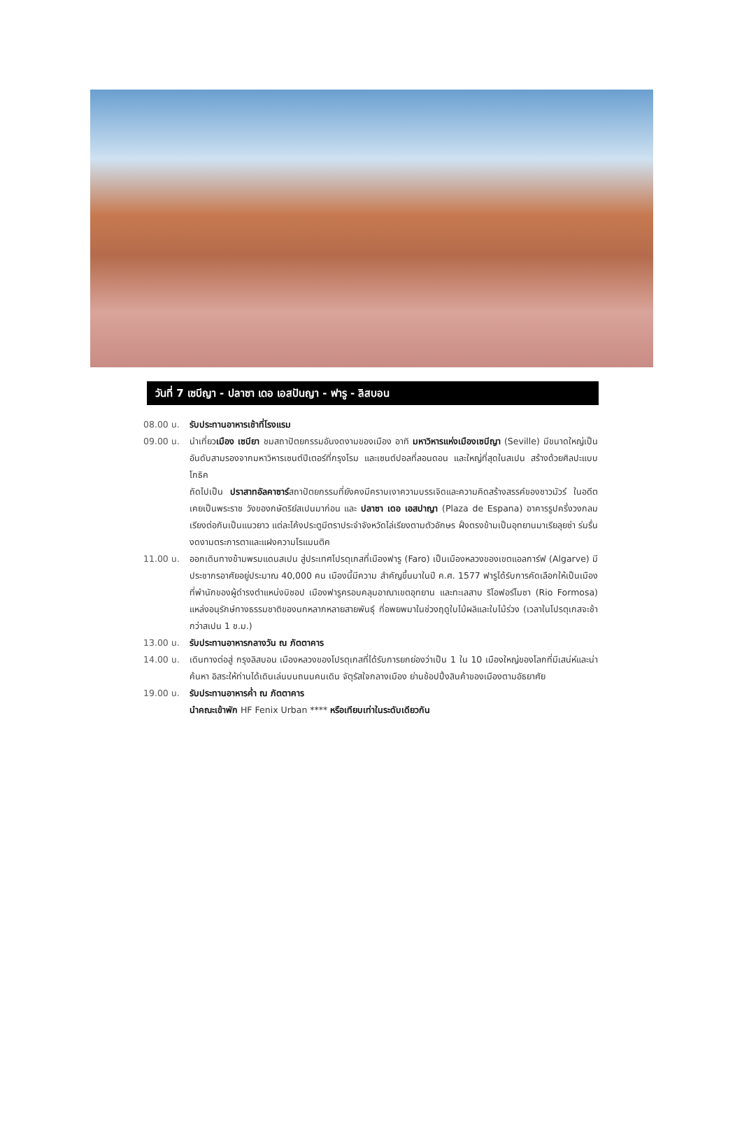วันที่ 7 เซบีญา - ปลาซา เดอ เอสปันญา - ฟารู - ลิสบอน
08.00 น. รับประทานอาหารเช้าที่โรงแรม
09.00 น. นำเที่ยวเมือง เซบียา ชมสถาปัตยกรรมอันงดงามของเมือง อาทิ มหาวิหารแห่งเมืองเซบีญา (Seville) มีขนาดใหญ่เป็นอันดับสามรองจากมหาวิหารเซนต์ปีเตอร์ที่กรุงโรม และเซนต์ปอลที่ลอนดอน และใหญ่ที่สุดในสเปน สร้างด้วยศิลปะแบบโกธิค
ถัดไปเป็น ปราสาทอัลคาซาร์สถาปัตยกรรมที่ยังคงมีคราบเงาความบรรเจิดและความคิดสร้างสรรค์ของชาวมัวร์ ในอดีตเคยเป็นพระราช วังของกษัตริย์สเปนมาก่อน และ ปลาซา เดอ เอสปาญา (Plaza de Espana) อาคารรูปครึ่งวงกลมเรียงต่อกันเป็นแนวยาว แต่ละโค้งประตูมีตราประจำจังหวัดไล่เรียงตามตัวอักษร ฝั่งตรงข้ามเป็นอุทยานมาเรียลุยซ่า ร่มรื่นงดงามตระการตาและแฝงความโรแมนติค
11.00 น. ออกเดินทางข้ามพรมแดนสเปน สู่ประเทศโปรตุเกสที่เมืองฟารู (Faro) เป็นเมืองหลวงของเขตแอลการ์ฟ (Algarve) มีประชากรอาศัยอยู่ประมาณ 40,000 คน เมืองนี้มีความ สำคัญขึ้นมาในปี ค.ศ. 1577 ฟารูได้รับการคัดเลือกให้เป็นเมืองที่พำนักของผู้ดำรงตำแหน่งบิชอป เมืองฟารูครอบคลุมอาณาเขตอุทยาน และทะเลสาบ ริโอฟอร์โมซา (Rio Formosa) แหล่งอนุรักษ์ทางธรรมชาติของนกหลากหลายสายพันธุ์ ที่อพยพมาในช่วงฤดูใบไม้ผลิและใบไม้ร่วง (เวลาในโปรตุเกสจะช้ากว่าสเปน 1 ช.ม.)
13.00 น. รับประทานอาหารกลางวัน ณ ภัตตาคาร
14.00 น. เดินทางต่อสู่ กรุงลิสบอน เมืองหลวงของโปรตุเกสที่ได้รับการยกย่องว่าเป็น 1 ใน 10 เมืองใหญ่ของโลกที่มีเสน่ห์และน่าค้นหา อิสระให้ท่านได้เดินเล่นบนถนนคนเดิน จัตุรัสใจกลางเมือง ย่านช้อปปิ้งสินค้าของเมืองตามอัธยาศัย
19.00 น. รับประทานอาหารค่ำ ณ ภัตตาคาร
นำคณะเข้าพัก HF Fenix Urban **** หรือเทียบเท่าในระดับเดียวกัน